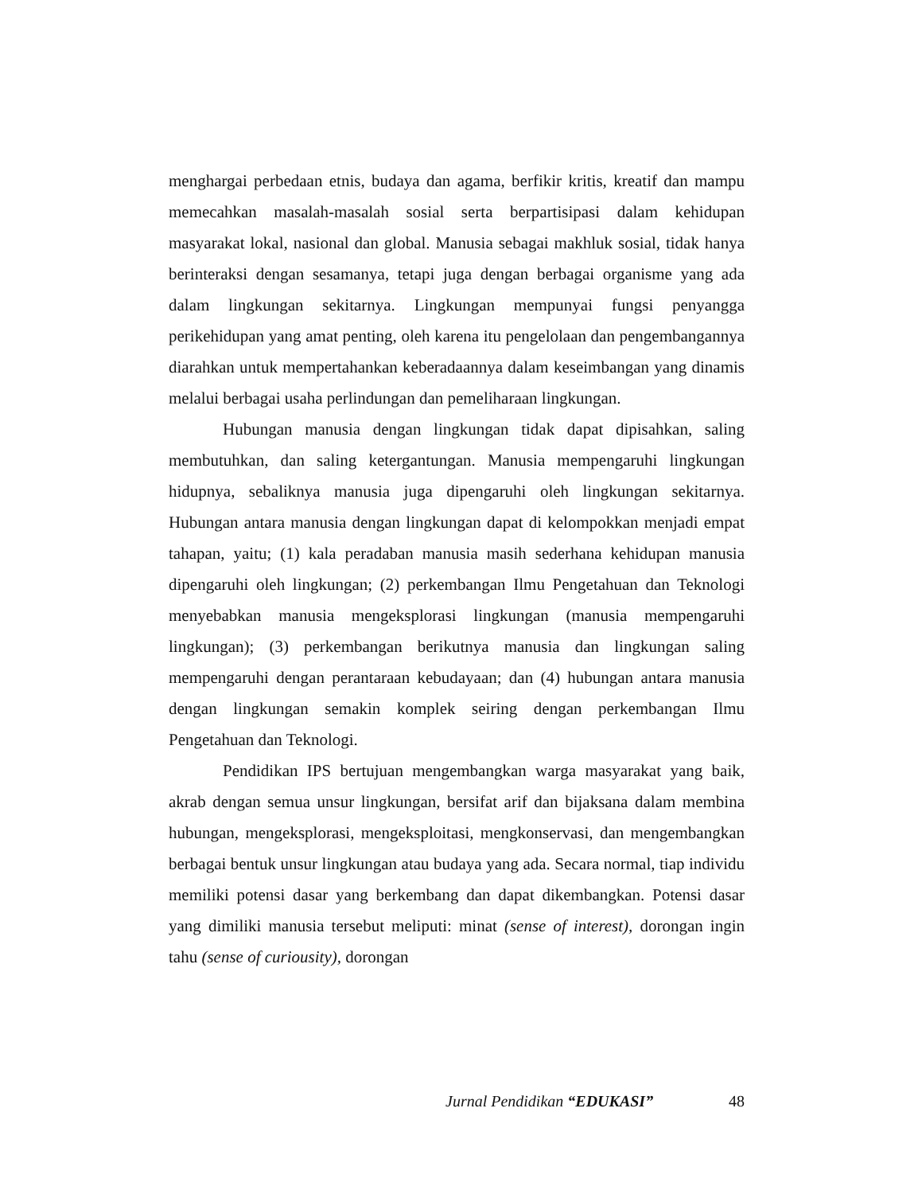menghargai perbedaan etnis, budaya dan agama, berfikir kritis, kreatif dan mampu memecahkan masalah-masalah sosial serta berpartisipasi dalam kehidupan masyarakat lokal, nasional dan global. Manusia sebagai makhluk sosial, tidak hanya berinteraksi dengan sesamanya, tetapi juga dengan berbagai organisme yang ada dalam lingkungan sekitarnya. Lingkungan mempunyai fungsi penyangga perikehidupan yang amat penting, oleh karena itu pengelolaan dan pengembangannya diarahkan untuk mempertahankan keberadaannya dalam keseimbangan yang dinamis melalui berbagai usaha perlindungan dan pemeliharaan lingkungan.
Hubungan manusia dengan lingkungan tidak dapat dipisahkan, saling membutuhkan, dan saling ketergantungan. Manusia mempengaruhi lingkungan hidupnya, sebaliknya manusia juga dipengaruhi oleh lingkungan sekitarnya. Hubungan antara manusia dengan lingkungan dapat di kelompokkan menjadi empat tahapan, yaitu; (1) kala peradaban manusia masih sederhana kehidupan manusia dipengaruhi oleh lingkungan; (2) perkembangan Ilmu Pengetahuan dan Teknologi menyebabkan manusia mengeksplorasi lingkungan (manusia mempengaruhi lingkungan); (3) perkembangan berikutnya manusia dan lingkungan saling mempengaruhi dengan perantaraan kebudayaan; dan (4) hubungan antara manusia dengan lingkungan semakin komplek seiring dengan perkembangan Ilmu Pengetahuan dan Teknologi.
Pendidikan IPS bertujuan mengembangkan warga masyarakat yang baik, akrab dengan semua unsur lingkungan, bersifat arif dan bijaksana dalam membina hubungan, mengeksplorasi, mengeksploitasi, mengkonservasi, dan mengembangkan berbagai bentuk unsur lingkungan atau budaya yang ada. Secara normal, tiap individu memiliki potensi dasar yang berkembang dan dapat dikembangkan. Potensi dasar yang dimiliki manusia tersebut meliputi: minat (sense of interest), dorongan ingin tahu (sense of curiousity), dorongan
Jurnal Pendidikan “EDUKASI” 48